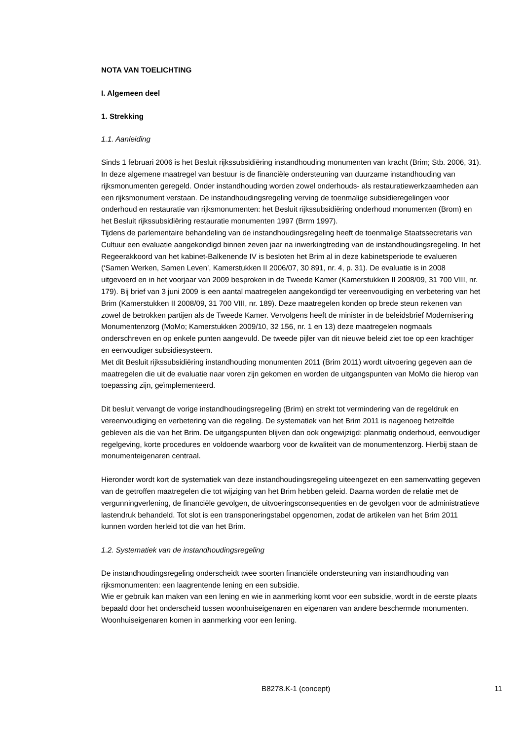NOTA VAN TOELICHTING
I. Algemeen deel
1. Strekking
1.1. Aanleiding
Sinds 1 februari 2006 is het Besluit rijkssubsidiëring instandhouding monumenten van kracht (Brim; Stb. 2006, 31). In deze algemene maatregel van bestuur is de financiële ondersteuning van duurzame instandhouding van rijksmonumenten geregeld. Onder instandhouding worden zowel onderhouds- als restauratiewerkzaamheden aan een rijksmonument verstaan. De instandhoudingsregeling verving de toenmalige subsidieregelingen voor onderhoud en restauratie van rijksmonumenten: het Besluit rijkssubsidiëring onderhoud monumenten (Brom) en het Besluit rijkssubsidiëring restauratie monumenten 1997 (Brrm 1997).
Tijdens de parlementaire behandeling van de instandhoudingsregeling heeft de toenmalige Staatssecretaris van Cultuur een evaluatie aangekondigd binnen zeven jaar na inwerkingtreding van de instandhoudingsregeling. In het Regeerakkoord van het kabinet-Balkenende IV is besloten het Brim al in deze kabinetsperiode te evalueren (‘Samen Werken, Samen Leven’, Kamerstukken II 2006/07, 30 891, nr. 4, p. 31). De evaluatie is in 2008 uitgevoerd en in het voorjaar van 2009 besproken in de Tweede Kamer (Kamerstukken II 2008/09, 31 700 VIII, nr. 179). Bij brief van 3 juni 2009 is een aantal maatregelen aangekondigd ter vereenvoudiging en verbetering van het Brim (Kamerstukken II 2008/09, 31 700 VIII, nr. 189). Deze maatregelen konden op brede steun rekenen van zowel de betrokken partijen als de Tweede Kamer. Vervolgens heeft de minister in de beleidsbrief Modernisering Monumentenzorg (MoMo; Kamerstukken 2009/10, 32 156, nr. 1 en 13) deze maatregelen nogmaals onderschreven en op enkele punten aangevuld. De tweede pijler van dit nieuwe beleid ziet toe op een krachtiger en eenvoudiger subsidiesysteem.
Met dit Besluit rijkssubsidiëring instandhouding monumenten 2011 (Brim 2011) wordt uitvoering gegeven aan de maatregelen die uit de evaluatie naar voren zijn gekomen en worden de uitgangspunten van MoMo die hierop van toepassing zijn, geïmplementeerd.
Dit besluit vervangt de vorige instandhoudingsregeling (Brim) en strekt tot vermindering van de regeldruk en vereenvoudiging en verbetering van die regeling. De systematiek van het Brim 2011 is nagenoeg hetzelfde gebleven als die van het Brim. De uitgangspunten blijven dan ook ongewijzigd: planmatig onderhoud, eenvoudiger regelgeving, korte procedures en voldoende waarborg voor de kwaliteit van de monumentenzorg. Hierbij staan de monumenteigenaren centraal.
Hieronder wordt kort de systematiek van deze instandhoudingsregeling uiteengezet en een samenvatting gegeven van de getroffen maatregelen die tot wijziging van het Brim hebben geleid. Daarna worden de relatie met de vergunningverlening, de financiële gevolgen, de uitvoeringsconsequenties en de gevolgen voor de administratieve lastendruk behandeld. Tot slot is een transponeringstabel opgenomen, zodat de artikelen van het Brim 2011 kunnen worden herleid tot die van het Brim.
1.2. Systematiek van de instandhoudingsregeling
De instandhoudingsregeling onderscheidt twee soorten financiële ondersteuning van instandhouding van rijksmonumenten: een laagrentende lening en een subsidie.
Wie er gebruik kan maken van een lening en wie in aanmerking komt voor een subsidie, wordt in de eerste plaats bepaald door het onderscheid tussen woonhuiseigenaren en eigenaren van andere beschermde monumenten. Woonhuiseigenaren komen in aanmerking voor een lening.
B8278.K-1 (concept) 11